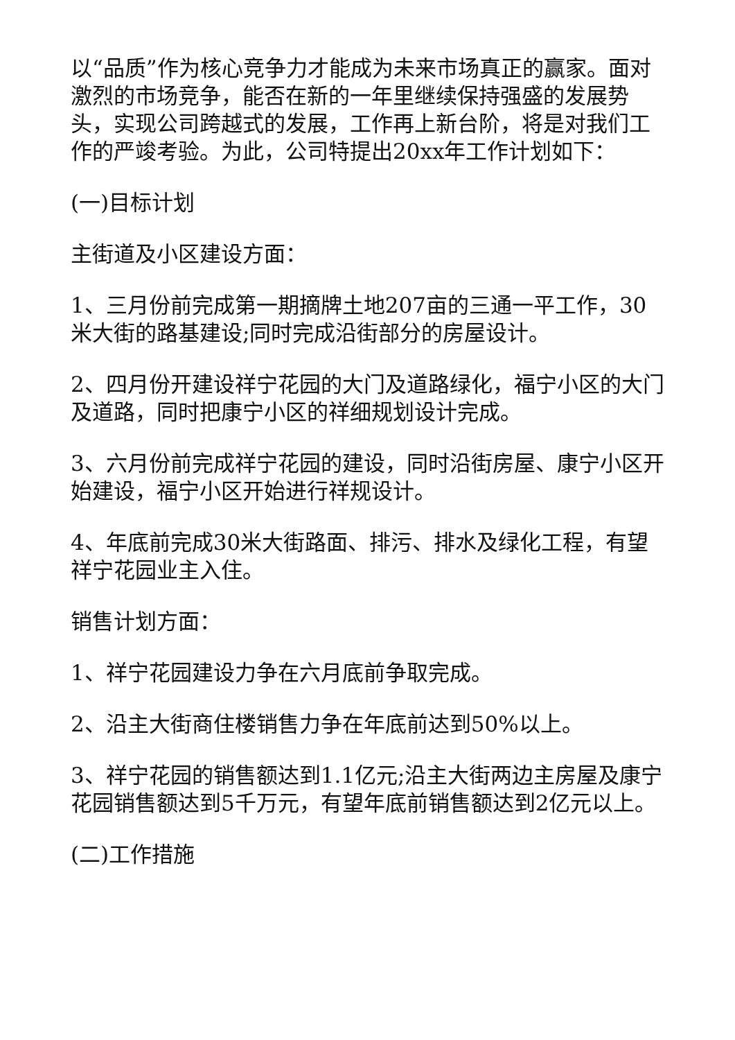以“品质”作为核心竞争力才能成为未来市场真正的赢家。面对激烈的市场竞争，能否在新的一年里继续保持强盛的发展势头，实现公司跨越式的发展，工作再上新台阶，将是对我们工作的严竣考验。为此，公司特提出20xx年工作计划如下：
(一)目标计划
主街道及小区建设方面：
1、三月份前完成第一期摘牌土地207亩的三通一平工作，30米大街的路基建设;同时完成沿街部分的房屋设计。
2、四月份开建设祥宁花园的大门及道路绿化，福宁小区的大门及道路，同时把康宁小区的祥细规划设计完成。
3、六月份前完成祥宁花园的建设，同时沿街房屋、康宁小区开始建设，福宁小区开始进行祥规设计。
4、年底前完成30米大街路面、排污、排水及绿化工程，有望祥宁花园业主入住。
销售计划方面：
1、祥宁花园建设力争在六月底前争取完成。
2、沿主大街商住楼销售力争在年底前达到50%以上。
3、祥宁花园的销售额达到1.1亿元;沿主大街两边主房屋及康宁花园销售额达到5千万元，有望年底前销售额达到2亿元以上。
(二)工作措施